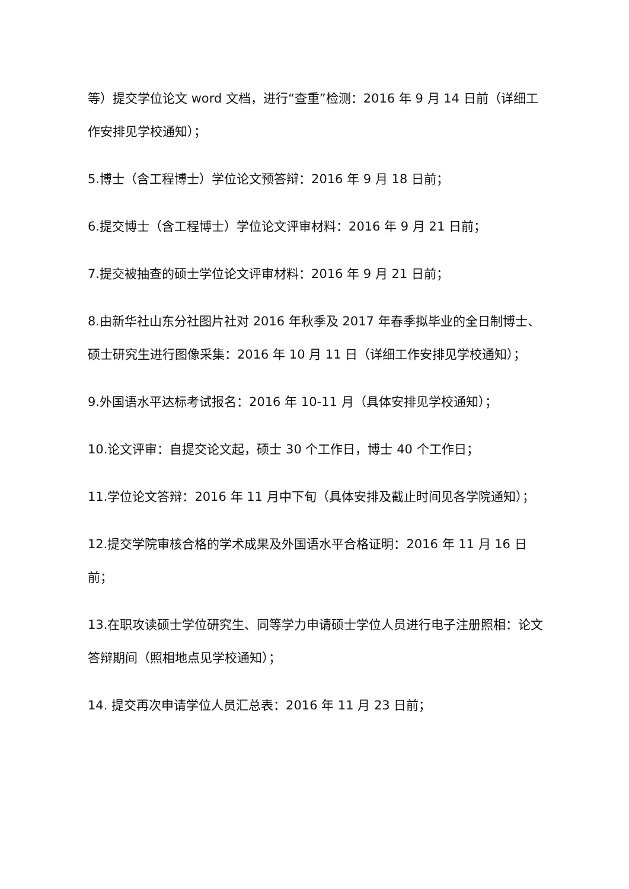等）提交学位论文 word 文档，进行“查重”检测：2016 年 9 月 14 日前（详细工作安排见学校通知）；
5.博士（含工程博士）学位论文预答辩：2016 年 9 月 18 日前；
6.提交博士（含工程博士）学位论文评审材料：2016 年 9 月 21 日前；
7.提交被抽查的硕士学位论文评审材料：2016 年 9 月 21 日前；
8.由新华社山东分社图片社对 2016 年秋季及 2017 年春季拟毕业的全日制博士、硕士研究生进行图像采集：2016 年 10 月 11 日（详细工作安排见学校通知）；
9.外国语水平达标考试报名：2016 年 10-11 月（具体安排见学校通知）；
10.论文评审：自提交论文起，硕士 30 个工作日，博士 40 个工作日；
11.学位论文答辩：2016 年 11 月中下旬（具体安排及截止时间见各学院通知）；
12.提交学院审核合格的学术成果及外国语水平合格证明：2016 年 11 月 16 日前；
13.在职攻读硕士学位研究生、同等学力申请硕士学位人员进行电子注册照相：论文答辩期间（照相地点见学校通知）；
14. 提交再次申请学位人员汇总表：2016 年 11 月 23 日前；